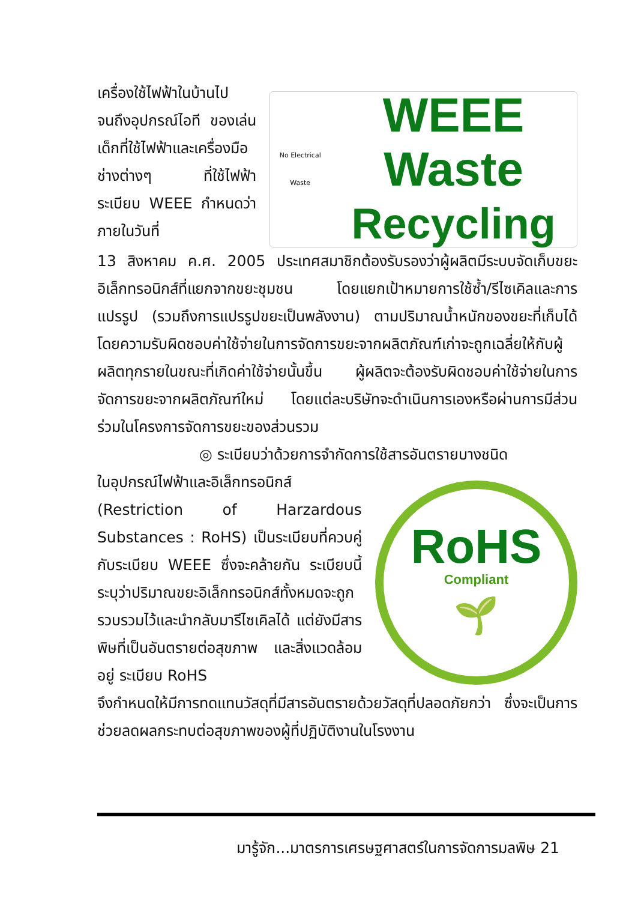เครื่องใช้ไฟฟ้าในบ้านไป จนถึงอุปกรณ์ไอที ของเล่นเด็กที่ใช้ไฟฟ้าและเครื่องมือช่างต่างๆ ที่ใช้ไฟฟ้า ระเบียบ WEEE กำหนดว่าภายในวันที่
No Electrical Waste
WEEE Waste
Recycling
13 สิงหาคม ค.ศ. 2005 ประเทศสมาชิกต้องรับรองว่าผู้ผลิตมีระบบจัดเก็บขยะอิเล็กทรอนิกส์ที่แยกจากขยะชุมชน โดยแยกเป้าหมายการใช้ซ้ำ/รีไซเคิลและการแปรรูป (รวมถึงการแปรรูปขยะเป็นพลังงาน) ตามปริมาณน้ำหนักของขยะที่เก็บได้ โดยความรับผิดชอบค่าใช้จ่ายในการจัดการขยะจากผลิตภัณฑ์เก่าจะถูกเฉลี่ยให้กับผู้ผลิตทุกรายในขณะที่เกิดค่าใช้จ่ายนั้นขึ้น ผู้ผลิตจะต้องรับผิดชอบค่าใช้จ่ายในการจัดการขยะจากผลิตภัณฑ์ใหม่ โดยแต่ละบริษัทจะดำเนินการเองหรือผ่านการมีส่วนร่วมในโครงการจัดการขยะของส่วนรวม
◎ ระเบียบว่าด้วยการจำกัดการใช้สารอันตรายบางชนิด
ในอุปกรณ์ไฟฟ้าและอิเล็กทรอนิกส์ (Restriction of Harzardous Substances : RoHS) เป็นระเบียบที่ควบคู่กับระเบียบ WEEE ซึ่งจะคล้ายกัน ระเบียบนี้ระบุว่าปริมาณขยะอิเล็กทรอนิกส์ทั้งหมดจะถูกรวบรวมไว้และนำกลับมารีไซเคิลได้ แต่ยังมีสารพิษที่เป็นอันตรายต่อสุขภาพ และสิ่งแวดล้อมอยู่ ระเบียบ RoHS
RoHS
Compliant
🌱
จึงกำหนดให้มีการทดแทนวัสดุที่มีสารอันตรายด้วยวัสดุที่ปลอดภัยกว่า ซึ่งจะเป็นการช่วยลดผลกระทบต่อสุขภาพของผู้ที่ปฏิบัติงานในโรงงาน
มารู้จัก...มาตรการเศรษฐศาสตร์ในการจัดการมลพิษ 21